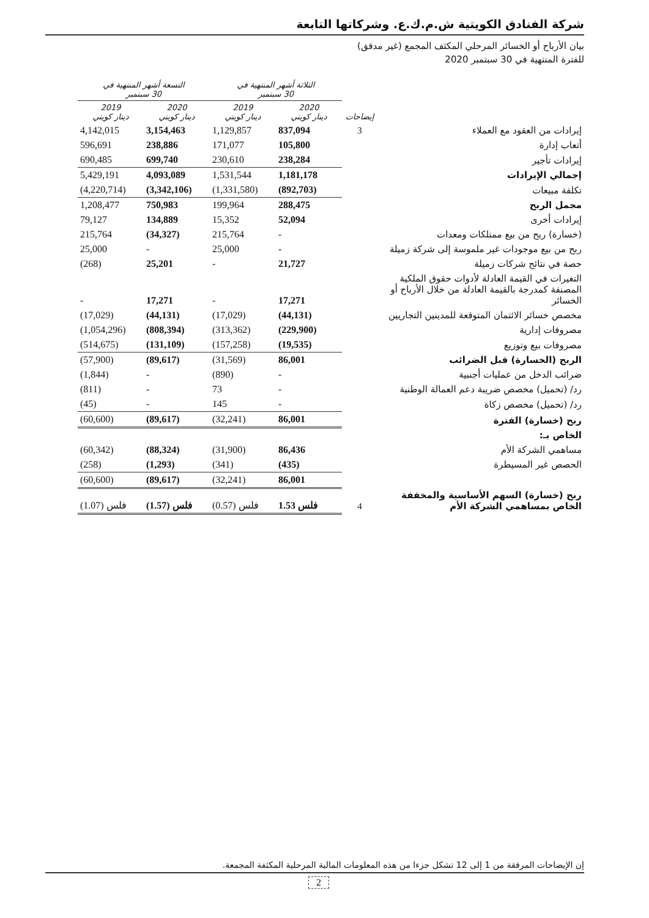شركة الفنادق الكويتية ش.م.ك.ع. وشركاتها التابعة
بيان الأرباح أو الخسائر المرحلي المكثف المجمع (غير مدقق)
للفترة المنتهية في 30 سبتمبر 2020
| | | الثلاثة أشهر المنتهية في 30 سبتمبر | | التسعة أشهر المنتهية في 30 سبتمبر | |
| --- | --- | --- | --- | --- | --- |
| | إيضاحات | 2020 دينار كويتي | 2019 دينار كويتي | 2020 دينار كويتي | 2019 دينار كويتي |
| إيرادات من العقود مع العملاء | 3 | 837,094 | 1,129,857 | 3,154,463 | 4,142,015 |
| أتعاب إدارة | | 105,800 | 171,077 | 238,886 | 596,691 |
| إيرادات تأجير | | 238,284 | 230,610 | 699,740 | 690,485 |
| إجمالي الإيرادات | | 1,181,178 | 1,531,544 | 4,093,089 | 5,429,191 |
| تكلفة مبيعات | | (892,703) | (1,331,580) | (3,342,106) | (4,220,714) |
| مجمل الربح | | 288,475 | 199,964 | 750,983 | 1,208,477 |
| إيرادات أخرى | | 52,094 | 15,352 | 134,889 | 79,127 |
| (خسارة) ربح من بيع ممتلكات ومعدات | | - | 215,764 | (34,327) | 215,764 |
| ربح من بيع موجودات غير ملموسة إلى شركة زميلة | | - | 25,000 | - | 25,000 |
| حصة في نتائج شركات زميلة | | 21,727 | - | 25,201 | (268) |
| التغيرات في القيمة العادلة لأدوات حقوق الملكية المصنفة كمدرجة بالقيمة العادلة من خلال الأرباح أو الخسائر | | 17,271 | - | 17,271 | - |
| مخصص خسائر الائتمان المتوقعة للمدينين التجاريين | | (44,131) | (17,029) | (44,131) | (17,029) |
| مصروفات إدارية | | (229,900) | (313,362) | (808,394) | (1,054,296) |
| مصروفات بيع وتوزيع | | (19,535) | (157,258) | (131,109) | (514,675) |
| الربح (الخسارة) قبل الضرائب | | 86,001 | (31,569) | (89,617) | (57,900) |
| ضرائب الدخل من عمليات أجنبية | | - | (890) | - | (1,844) |
| رد/ (تحميل) مخصص ضريبة دعم العمالة الوطنية | | - | 73 | - | (811) |
| رد/ (تحميل) مخصص زكاة | | - | 145 | - | (45) |
| ربح (خسارة) الفترة | | 86,001 | (32,241) | (89,617) | (60,600) |
| الخاص بـ: | | | | | |
| مساهمي الشركة الأم | | 86,436 | (31,900) | (88,324) | (60,342) |
| الحصص غير المسيطرة | | (435) | (341) | (1,293) | (258) |
| | | 86,001 | (32,241) | (89,617) | (60,600) |
| ربح (خسارة) السهم الأساسية والمخففة الخاص بمساهمي الشركة الأم | 4 | 1.53 فلس | (0.57) فلس | (1.57) فلس | (1.07) فلس |
إن الإيضاحات المرفقة من 1 إلى 12 تشكل جزءا من هذه المعلومات المالية المرحلية المكثفة المجمعة.
2